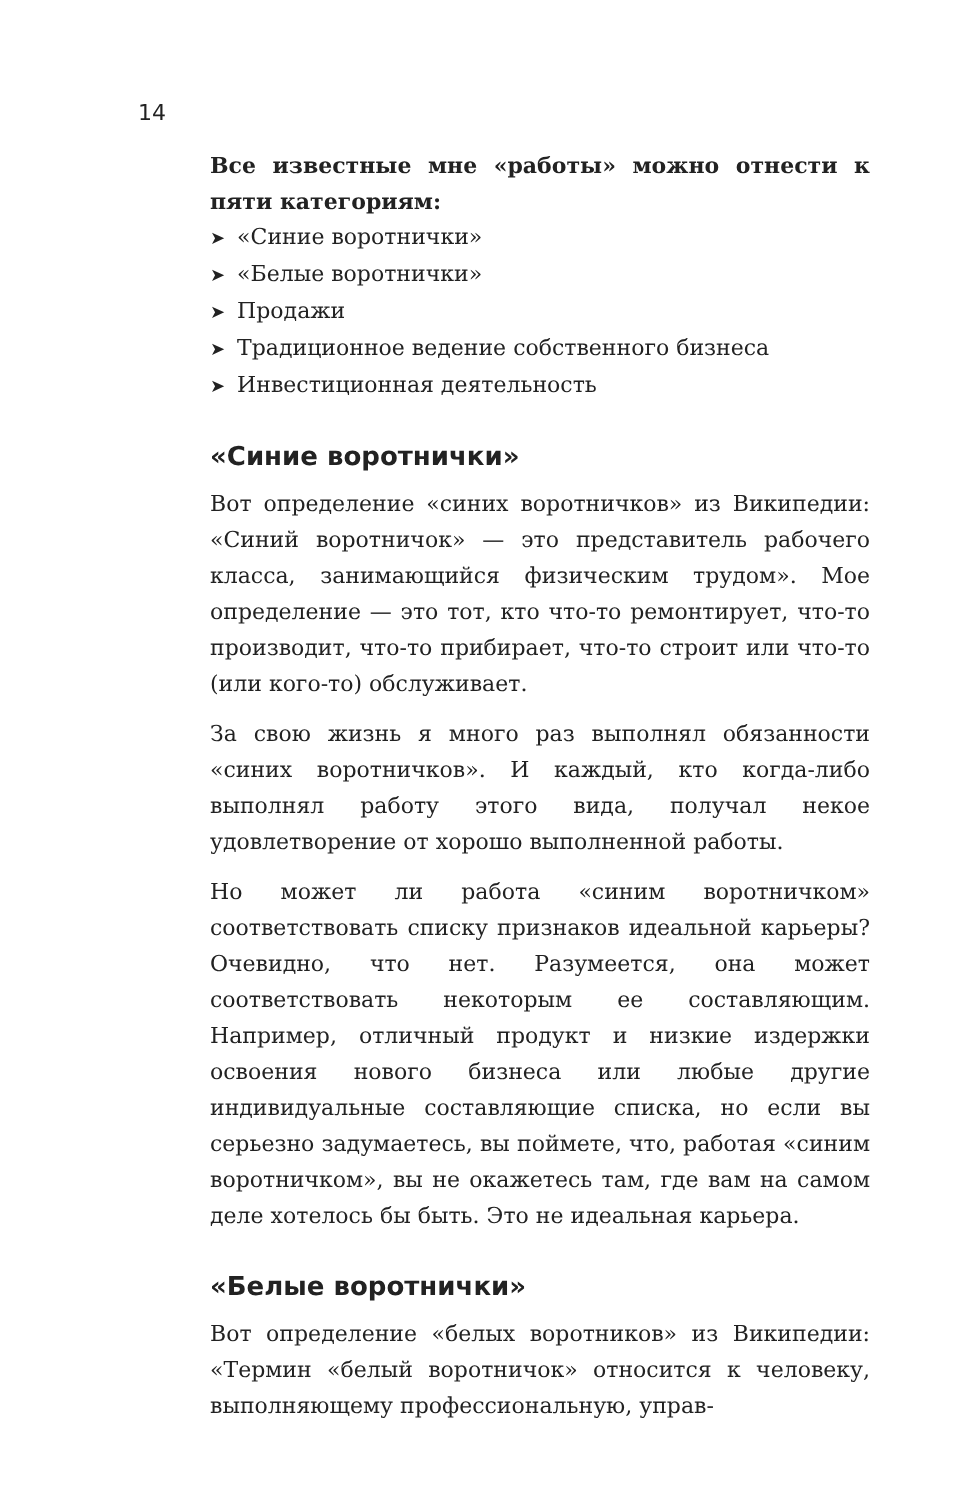14
Все известные мне «работы» можно отнести к пяти категориям:
➤ «Синие воротнички»
➤ «Белые воротнички»
➤ Продажи
➤ Традиционное ведение собственного бизнеса
➤ Инвестиционная деятельность
«Синие воротнички»
Вот определение «синих воротничков» из Википедии: «Синий воротничок» — это представитель рабочего класса, занимающийся физическим трудом». Мое определение — это тот, кто что-то ремонтирует, что-то производит, что-то прибирает, что-то строит или что-то (или кого-то) обслуживает.
За свою жизнь я много раз выполнял обязанности «синих воротничков». И каждый, кто когда-либо выполнял работу этого вида, получал некое удовлетворение от хорошо выполненной работы.
Но может ли работа «синим воротничком» соответствовать списку признаков идеальной карьеры? Очевидно, что нет. Разумеется, она может соответствовать некоторым ее составляющим. Например, отличный продукт и низкие издержки освоения нового бизнеса или любые другие индивидуальные составляющие списка, но если вы серьезно задумаетесь, вы поймете, что, работая «синим воротничком», вы не окажетесь там, где вам на самом деле хотелось бы быть. Это не идеальная карьера.
«Белые воротнички»
Вот определение «белых воротников» из Википедии: «Термин «белый воротничок» относится к человеку, выполняющему профессиональную, управ-